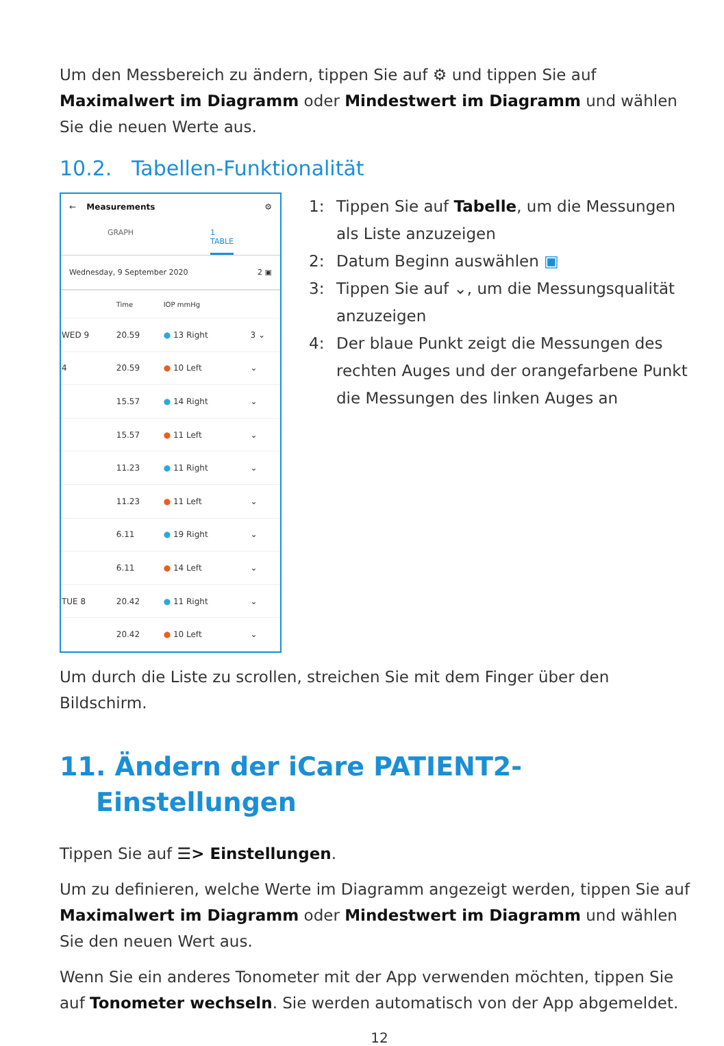Um den Messbereich zu ändern, tippen Sie auf ⚙ und tippen Sie auf Maximalwert im Diagramm oder Mindestwert im Diagramm und wählen Sie die neuen Werte aus.
10.2. Tabellen-Funktionalität
← Measurements ⚙
GRAPH 1
TABLE
Wednesday, 9 September 2020 2 ▣
| | Time | IOP mmHg | |
| --- | --- | --- | --- |
| WED 9 | 20.59 | ● 13 Right | 3 ⌄ |
| 4 | 20.59 | ● 10 Left | ⌄ |
| | 15.57 | ● 14 Right | ⌄ |
| | 15.57 | ● 11 Left | ⌄ |
| | 11.23 | ● 11 Right | ⌄ |
| | 11.23 | ● 11 Left | ⌄ |
| | 6.11 | ● 19 Right | ⌄ |
| | 6.11 | ● 14 Left | ⌄ |
| TUE 8 | 20.42 | ● 11 Right | ⌄ |
| | 20.42 | ● 10 Left | ⌄ |
1: Tippen Sie auf Tabelle, um die Messungen als Liste anzuzeigen
2: Datum Beginn auswählen ▣
3: Tippen Sie auf ⌄, um die Messungsqualität anzuzeigen
4: Der blaue Punkt zeigt die Messungen des rechten Auges und der orangefarbene Punkt die Messungen des linken Auges an
Um durch die Liste zu scrollen, streichen Sie mit dem Finger über den Bildschirm.
11. Ändern der iCare PATIENT2-
Einstellungen
Tippen Sie auf ☰> Einstellungen.
Um zu definieren, welche Werte im Diagramm angezeigt werden, tippen Sie auf Maximalwert im Diagramm oder Mindestwert im Diagramm und wählen Sie den neuen Wert aus.
Wenn Sie ein anderes Tonometer mit der App verwenden möchten, tippen Sie auf Tonometer wechseln. Sie werden automatisch von der App abgemeldet.
12